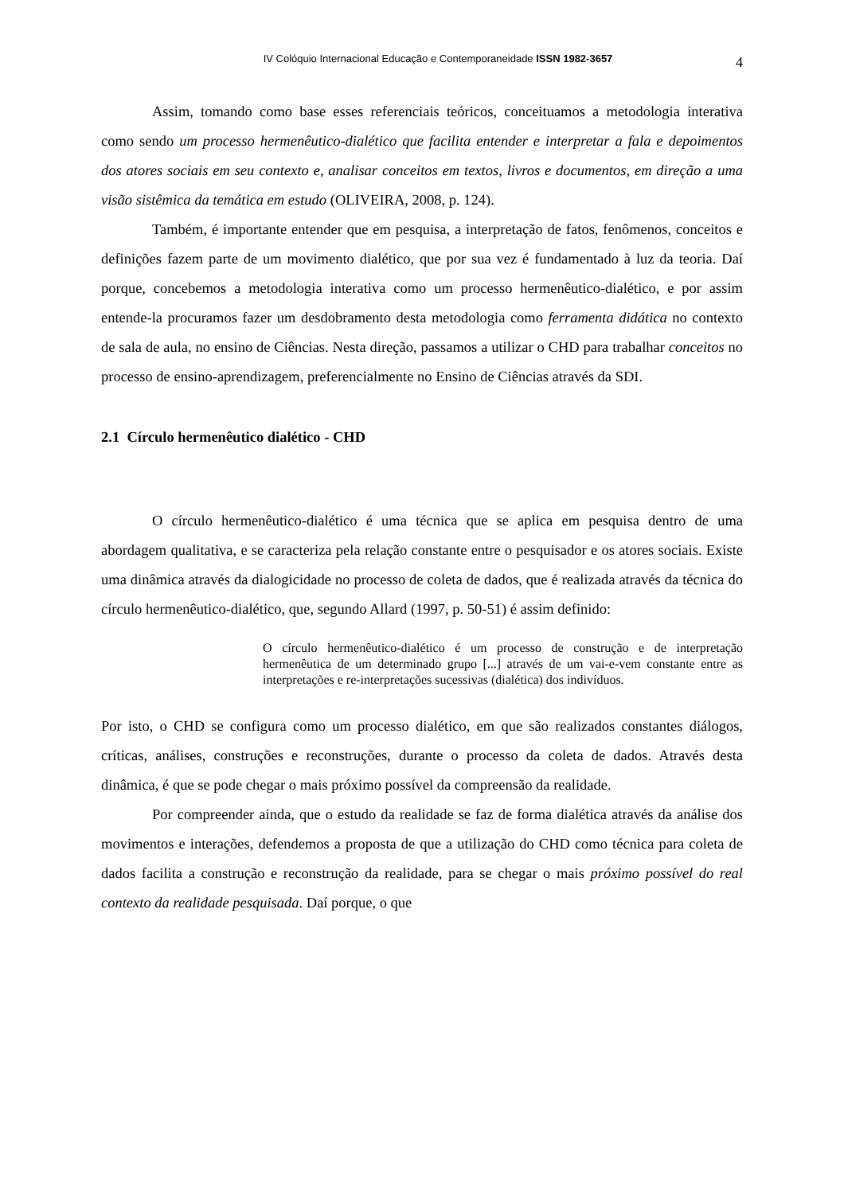IV Colóquio Internacional Educação e Contemporaneidade ISSN 1982-3657
4
Assim, tomando como base esses referenciais teóricos, conceituamos a metodologia interativa como sendo um processo hermenêutico-dialético que facilita entender e interpretar a fala e depoimentos dos atores sociais em seu contexto e, analisar conceitos em textos, livros e documentos, em direção a uma visão sistêmica da temática em estudo (OLIVEIRA, 2008, p. 124).
Também, é importante entender que em pesquisa, a interpretação de fatos, fenômenos, conceitos e definições fazem parte de um movimento dialético, que por sua vez é fundamentado à luz da teoria. Daí porque, concebemos a metodologia interativa como um processo hermenêutico-dialético, e por assim entende-la procuramos fazer um desdobramento desta metodologia como ferramenta didática no contexto de sala de aula, no ensino de Ciências. Nesta direção, passamos a utilizar o CHD para trabalhar conceitos no processo de ensino-aprendizagem, preferencialmente no Ensino de Ciências através da SDI.
2.1 Círculo hermenêutico dialético - CHD
O círculo hermenêutico-dialético é uma técnica que se aplica em pesquisa dentro de uma abordagem qualitativa, e se caracteriza pela relação constante entre o pesquisador e os atores sociais. Existe uma dinâmica através da dialogicidade no processo de coleta de dados, que é realizada através da técnica do círculo hermenêutico-dialético, que, segundo Allard (1997, p. 50-51) é assim definido:
O círculo hermenêutico-dialético é um processo de construção e de interpretação hermenêutica de um determinado grupo [...] através de um vai-e-vem constante entre as interpretações e re-interpretações sucessivas (dialética) dos indivíduos.
Por isto, o CHD se configura como um processo dialético, em que são realizados constantes diálogos, críticas, análises, construções e reconstruções, durante o processo da coleta de dados. Através desta dinâmica, é que se pode chegar o mais próximo possível da compreensão da realidade.
Por compreender ainda, que o estudo da realidade se faz de forma dialética através da análise dos movimentos e interações, defendemos a proposta de que a utilização do CHD como técnica para coleta de dados facilita a construção e reconstrução da realidade, para se chegar o mais próximo possível do real contexto da realidade pesquisada. Daí porque, o que